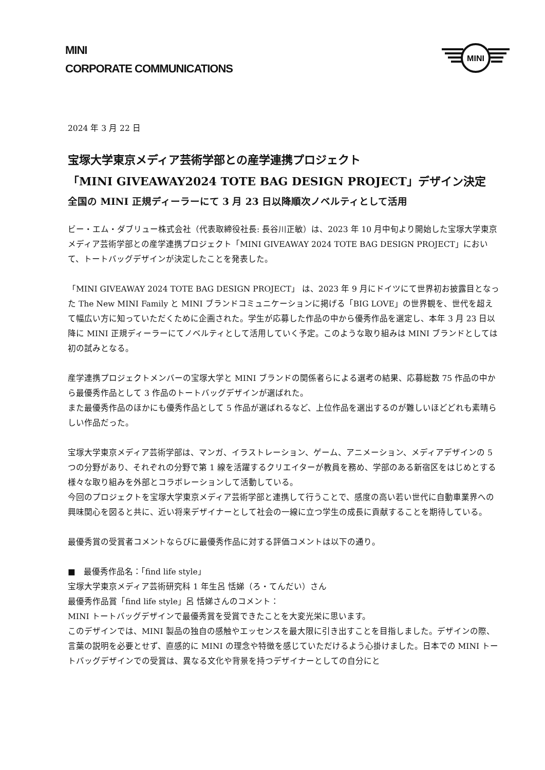MINI
CORPORATE COMMUNICATIONS
MINI
2024 年 3 月 22 日
宝塚大学東京メディア芸術学部との産学連携プロジェクト
「MINI GIVEAWAY2024 TOTE BAG DESIGN PROJECT」デザイン決定
全国の MINI 正規ディーラーにて 3 月 23 日以降順次ノベルティとして活用
ビー・エム・ダブリュー株式会社（代表取締役社長: 長谷川正敏）は、2023 年 10 月中旬より開始した宝塚大学東京メディア芸術学部との産学連携プロジェクト「MINI GIVEAWAY 2024 TOTE BAG DESIGN PROJECT」において、トートバッグデザインが決定したことを発表した。
「MINI GIVEAWAY 2024 TOTE BAG DESIGN PROJECT」 は、2023 年 9 月にドイツにて世界初お披露目となった The New MINI Family と MINI ブランドコミュニケーションに掲げる「BIG LOVE」の世界観を、世代を超えて幅広い方に知っていただくために企画された。学生が応募した作品の中から優秀作品を選定し、本年 3 月 23 日以降に MINI 正規ディーラーにてノベルティとして活用していく予定。このような取り組みは MINI ブランドとしては初の試みとなる。
産学連携プロジェクトメンバーの宝塚大学と MINI ブランドの関係者らによる選考の結果、応募総数 75 作品の中から最優秀作品として 3 作品のトートバッグデザインが選ばれた。
また最優秀作品のほかにも優秀作品として 5 作品が選ばれるなど、上位作品を選出するのが難しいほどどれも素晴らしい作品だった。
宝塚大学東京メディア芸術学部は、マンガ、イラストレーション、ゲーム、アニメーション、メディアデザインの 5 つの分野があり、それぞれの分野で第 1 線を活躍するクリエイターが教員を務め、学部のある新宿区をはじめとする様々な取り組みを外部とコラボレーションして活動している。
今回のプロジェクトを宝塚大学東京メディア芸術学部と連携して行うことで、感度の高い若い世代に自動車業界への興味関心を図ると共に、近い将来デザイナーとして社会の一線に立つ学生の成長に貢献することを期待している。
最優秀賞の受賞者コメントならびに最優秀作品に対する評価コメントは以下の通り。
■　最優秀作品名：「find life style」
宝塚大学東京メディア芸術研究科 1 年生呂 恬娣（ろ・てんだい）さん
最優秀作品賞「find life style」呂 恬娣さんのコメント：
MINI トートバッグデザインで最優秀賞を受賞できたことを大変光栄に思います。
このデザインでは、MINI 製品の独自の感触やエッセンスを最大限に引き出すことを目指しました。デザインの際、言葉の説明を必要とせず、直感的に MINI の理念や特徴を感じていただけるよう心掛けました。日本での MINI トートバッグデザインでの受賞は、異なる文化や背景を持つデザイナーとしての自分にと